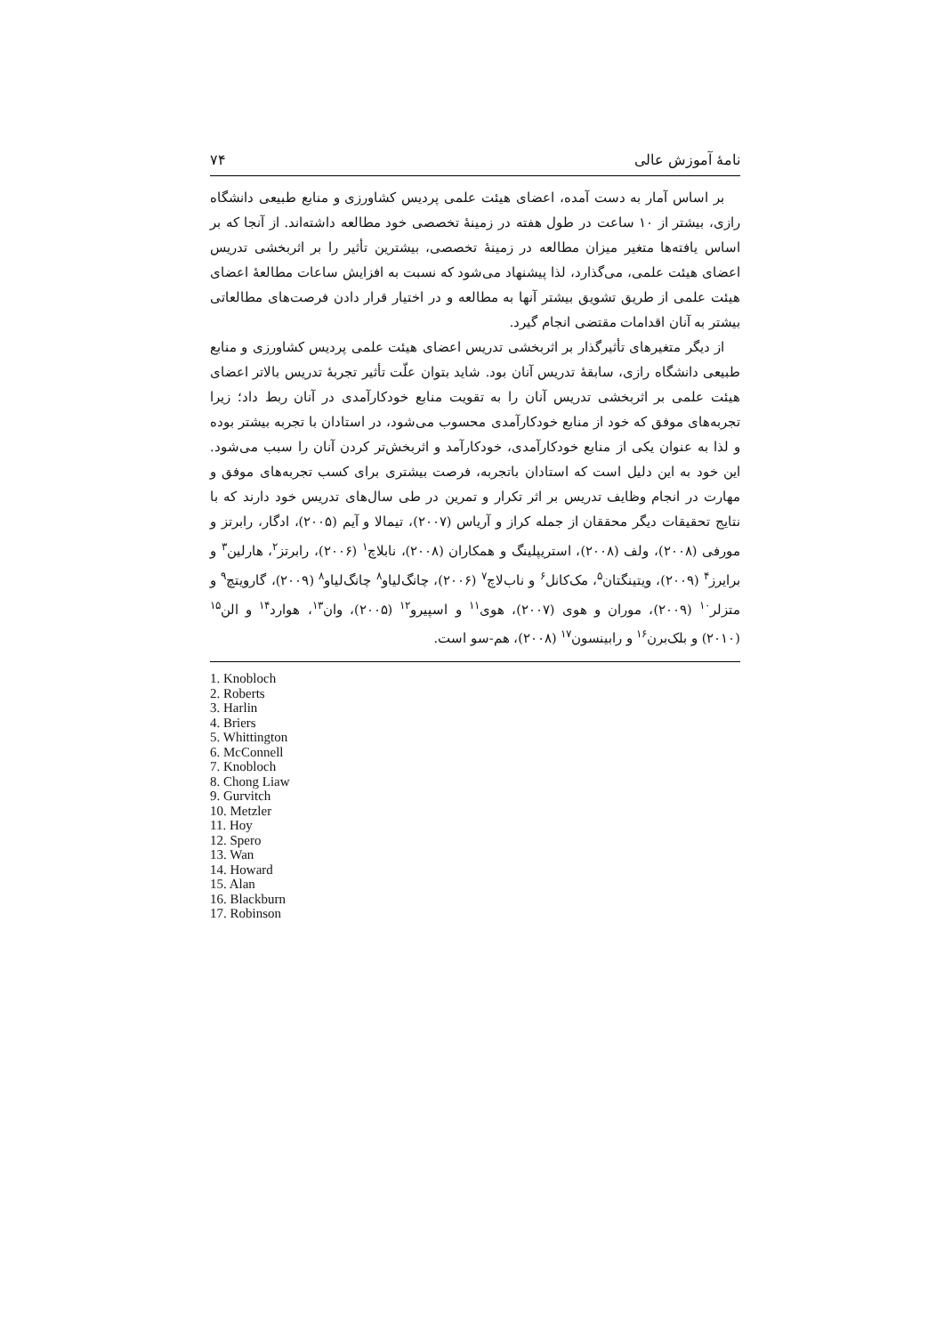نامهٔ آموزش عالی ۷۴
بر اساس آمار به دست آمده، اعضای هیئت علمی پردیس کشاورزی و منابع طبیعی دانشگاه رازی، بیشتر از ۱۰ ساعت در طول هفته در زمینهٔ تخصصی خود مطالعه داشته‌اند. از آنجا که بر اساس یافته‌ها متغیر میزان مطالعه در زمینهٔ تخصصی، بیشترین تأثیر را بر اثربخشی تدریس اعضای هیئت علمی، می‌گذارد، لذا پیشنهاد می‌شود که نسبت به افزایش ساعات مطالعهٔ اعضای هیئت علمی از طریق تشویق بیشتر آنها به مطالعه و در اختیار قرار دادن فرصت‌های مطالعاتی بیشتر به آنان اقدامات مقتضی انجام گیرد.
از دیگر متغیرهای تأثیرگذار بر اثربخشی تدریس اعضای هیئت علمی پردیس کشاورزی و منابع طبیعی دانشگاه رازی، سابقهٔ تدریس آنان بود. شاید بتوان علّت تأثیر تجربهٔ تدریس بالاتر اعضای هیئت علمی بر اثربخشی تدریس آنان را به تقویت منابع خودکارآمدی در آنان ربط داد؛ زیرا تجربه‌های موفق که خود از منابع خودکارآمدی محسوب می‌شود، در استادان با تجربه بیشتر بوده و لذا به عنوان یکی از منابع خودکارآمدی، خودکارآمد و اثربخش‌تر کردن آنان را سبب می‌شود. این خود به این دلیل است که استادان باتجربه، فرصت بیشتری برای کسب تجربه‌های موفق و مهارت در انجام وظایف تدریس بر اثر تکرار و تمرین در طی سال‌های تدریس خود دارند که با نتایج تحقیقات دیگر محققان از جمله کراز و آریاس (۲۰۰۷)، تیمالا و آیم (۲۰۰۵)، ادگار، رابرتز و مورفی (۲۰۰۸)، ولف (۲۰۰۸)، استریپلینگ و همکاران (۲۰۰۸)، نابلاچ<sup>۱</sup> (۲۰۰۶)، رابرتز<sup>۲</sup>، هارلین<sup>۳</sup> و برایرز<sup>۴</sup> (۲۰۰۹)، ویتینگتان<sup>۵</sup>، مک‌کانل<sup>۶</sup> و ناب‌لاچ<sup>۷</sup> (۲۰۰۶)، چانگ‌لیاو<sup>۸</sup> چانگ‌لیاو<sup>۸</sup> (۲۰۰۹)، گارویتچ<sup>۹</sup> و متزلر<sup>۱۰</sup> (۲۰۰۹)، موران و هوی (۲۰۰۷)، هوی<sup>۱۱</sup> و اسپیرو<sup>۱۲</sup> (۲۰۰۵)، وان<sup>۱۳</sup>، هوارد<sup>۱۴</sup> و الن<sup>۱۵</sup> (۲۰۱۰) و بلک‌برن<sup>۱۶</sup> و رابینسون<sup>۱۷</sup> (۲۰۰۸)، هم-سو است.
1. Knobloch
2. Roberts
3. Harlin
4. Briers
5. Whittington
6. McConnell
7. Knobloch
8. Chong Liaw
9. Gurvitch
10. Metzler
11. Hoy
12. Spero
13. Wan
14. Howard
15. Alan
16. Blackburn
17. Robinson